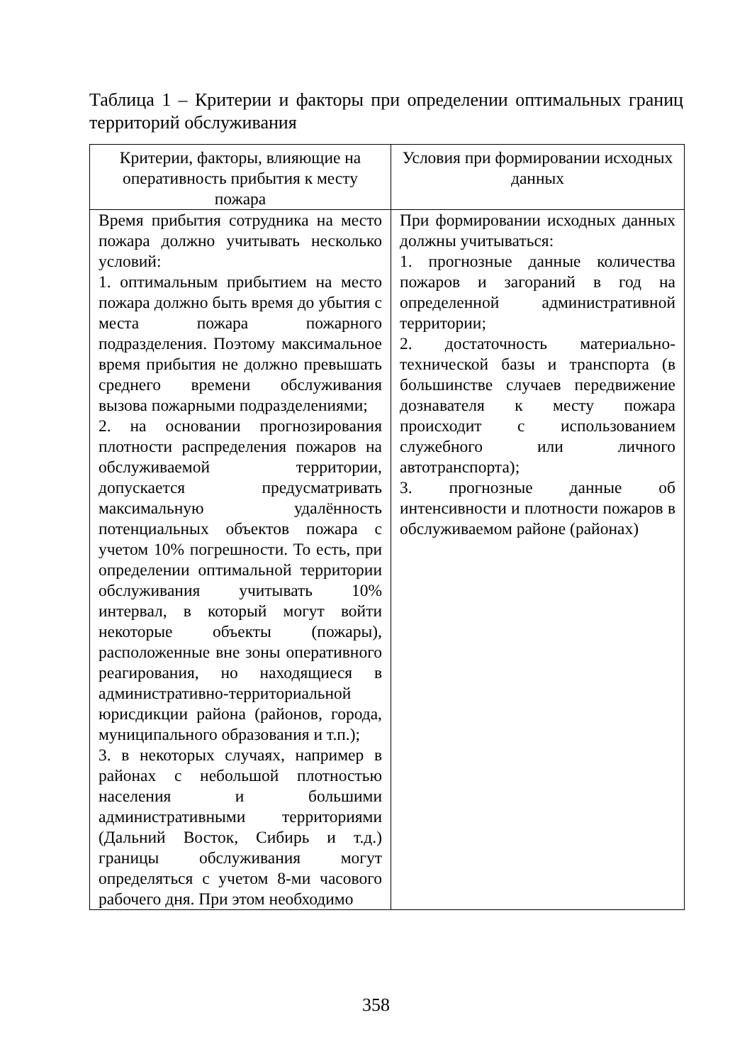Таблица 1 – Критерии и факторы при определении оптимальных границ территорий обслуживания
| Критерии, факторы, влияющие на оперативность прибытия к месту пожара | Условия при формировании исходных данных |
| --- | --- |
| Время прибытия сотрудника на место пожара должно учитывать несколько условий: 1. оптимальным прибытием на место пожара должно быть время до убытия с места пожара пожарного подразделения. Поэтому максимальное время прибытия не должно превышать среднего времени обслуживания вызова пожарными подразделениями; 2. на основании прогнозирования плотности распределения пожаров на обслуживаемой территории, допускается предусматривать максимальную удалённость потенциальных объектов пожара с учетом 10% погрешности. То есть, при определении оптимальной территории обслуживания учитывать 10% интервал, в который могут войти некоторые объекты (пожары), расположенные вне зоны оперативного реагирования, но находящиеся в административно-территориальной юрисдикции района (районов, города, муниципального образования и т.п.); 3. в некоторых случаях, например в районах с небольшой плотностью населения и большими административными территориями (Дальний Восток, Сибирь и т.д.) границы обслуживания могут определяться с учетом 8-ми часового рабочего дня. При этом необходимо | При формировании исходных данных должны учитываться: 1. прогнозные данные количества пожаров и загораний в год на определенной административной территории; 2. достаточность материально-технической базы и транспорта (в большинстве случаев передвижение дознавателя к месту пожара происходит с использованием служебного или личного автотранспорта); 3. прогнозные данные об интенсивности и плотности пожаров в обслуживаемом районе (районах) |
358